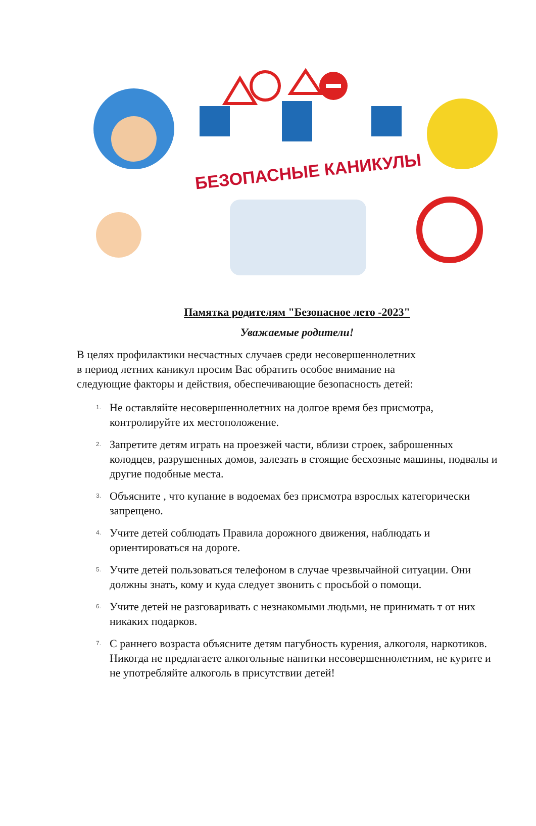БЕЗОПАСНЫЕ КАНИКУЛЫ
Памятка родителям "Безопасное лето -2023"
Уважаемые родители!
В целях профилактики несчастных случаев среди несовершеннолетних
в период летних каникул просим Вас обратить особое внимание на
следующие факторы и действия, обеспечивающие безопасность детей:
1. Не оставляйте несовершеннолетних на долгое время без присмотра, контролируйте их местоположение.
2. Запретите детям играть на проезжей части, вблизи строек, заброшенных колодцев, разрушенных домов, залезать в стоящие бесхозные машины, подвалы и другие подобные места.
3. Объясните , что купание в водоемах без присмотра взрослых категорически запрещено.
4. Учите детей соблюдать Правила дорожного движения, наблюдать и ориентироваться на дороге.
5. Учите детей пользоваться телефоном в случае чрезвычайной ситуации. Они должны знать, кому и куда следует звонить с просьбой о помощи.
6. Учите детей не разговаривать с незнакомыми людьми, не принимать т от них никаких подарков.
7. С раннего возраста объясните детям пагубность курения, алкоголя, наркотиков. Никогда не предлагаете алкогольные напитки несовершеннолетним, не курите и не употребляйте алкоголь в присутствии детей!